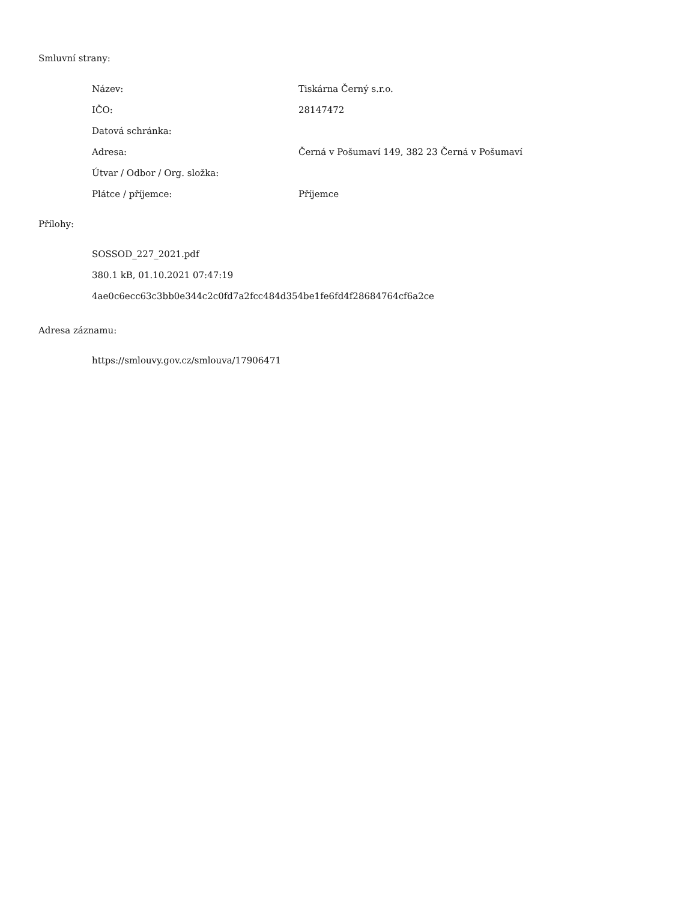Smluvní strany:
| Název: | Tiskárna Černý s.r.o. |
| IČO: | 28147472 |
| Datová schránka: | |
| Adresa: | Černá v Pošumaví 149, 382 23 Černá v Pošumaví |
| Útvar / Odbor / Org. složka: | |
| Plátce / příjemce: | Příjemce |
Přílohy:
SOSSOD_227_2021.pdf
380.1 kB, 01.10.2021 07:47:19
4ae0c6ecc63c3bb0e344c2c0fd7a2fcc484d354be1fe6fd4f28684764cf6a2ce
Adresa záznamu:
https://smlouvy.gov.cz/smlouva/17906471